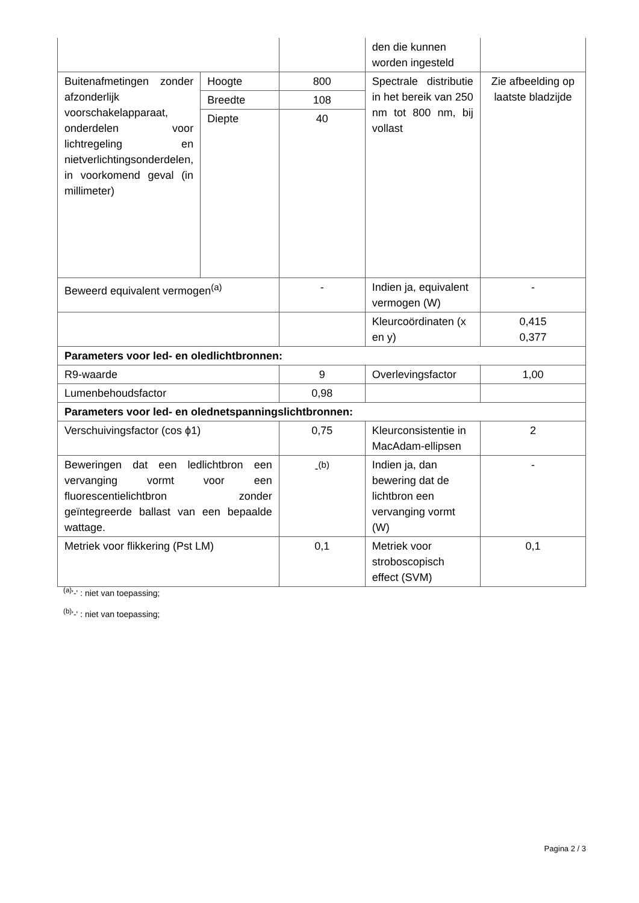| | | | den die kunnen worden ingesteld | |
| Buitenafmetingen zonder afzonderlijk voorschakelapparaat, onderdelen voor lichtregeling en nietverlichtingsonderdelen, in voorkomend geval (in millimeter) | Hoogte | 800 | Spectrale distributie in het bereik van 250 nm tot 800 nm, bij vollast | Zie afbeelding op laatste bladzijde |
| | Breedte | 108 | | |
| | Diepte | 40 | | |
| Beweerd equivalent vermogen<sup>(a)</sup> | | - | Indien ja, equivalent vermogen (W) | - |
| | | | Kleurcoördinaten (x en y) | 0,415 0,377 |
| Parameters voor led- en oledlichtbronnen: | | | | |
| R9-waarde | | 9 | Overlevingsfactor | 1,00 |
| Lumenbehoudsfactor | | 0,98 | | |
| Parameters voor led- en olednetspanningslichtbronnen: | | | | |
| Verschuivingsfactor (cos ϕ1) | | 0,75 | Kleurconsistentie in MacAdam-ellipsen | 2 |
| Beweringen dat een ledlichtbron een vervanging vormt voor een fluorescentielichtbron zonder geïntegreerde ballast van een bepaalde wattage. | | -<sup>(b)</sup> | Indien ja, dan bewering dat de lichtbron een vervanging vormt (W) | - |
| Metriek voor flikkering (Pst LM) | | 0,1 | Metriek voor stroboscopisch effect (SVM) | 0,1 |
<sup>(a)</sup> '-' : niet van toepassing;
<sup>(b)</sup> '-' : niet van toepassing;
Pagina 2 / 3